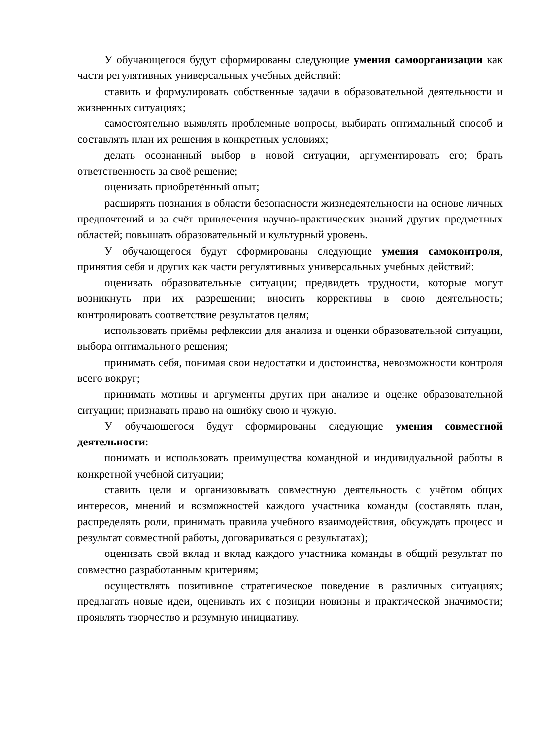У обучающегося будут сформированы следующие умения самоорганизации как части регулятивных универсальных учебных действий:
ставить и формулировать собственные задачи в образовательной деятельности и жизненных ситуациях;
самостоятельно выявлять проблемные вопросы, выбирать оптимальный способ и составлять план их решения в конкретных условиях;
делать осознанный выбор в новой ситуации, аргументировать его; брать ответственность за своё решение;
оценивать приобретённый опыт;
расширять познания в области безопасности жизнедеятельности на основе личных предпочтений и за счёт привлечения научно-практических знаний других предметных областей; повышать образовательный и культурный уровень.
У обучающегося будут сформированы следующие умения самоконтроля, принятия себя и других как части регулятивных универсальных учебных действий:
оценивать образовательные ситуации; предвидеть трудности, которые могут возникнуть при их разрешении; вносить коррективы в свою деятельность; контролировать соответствие результатов целям;
использовать приёмы рефлексии для анализа и оценки образовательной ситуации, выбора оптимального решения;
принимать себя, понимая свои недостатки и достоинства, невозможности контроля всего вокруг;
принимать мотивы и аргументы других при анализе и оценке образовательной ситуации; признавать право на ошибку свою и чужую.
У обучающегося будут сформированы следующие умения совместной деятельности:
понимать и использовать преимущества командной и индивидуальной работы в конкретной учебной ситуации;
ставить цели и организовывать совместную деятельность с учётом общих интересов, мнений и возможностей каждого участника команды (составлять план, распределять роли, принимать правила учебного взаимодействия, обсуждать процесс и результат совместной работы, договариваться о результатах);
оценивать свой вклад и вклад каждого участника команды в общий результат по совместно разработанным критериям;
осуществлять позитивное стратегическое поведение в различных ситуациях; предлагать новые идеи, оценивать их с позиции новизны и практической значимости; проявлять творчество и разумную инициативу.